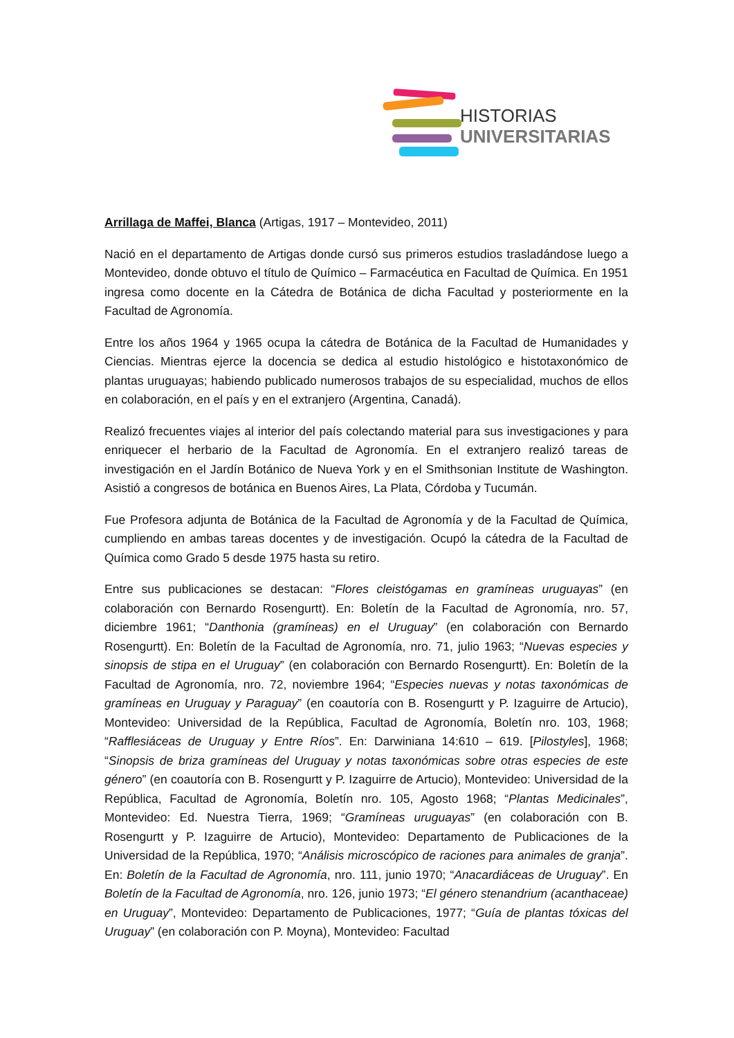HISTORIAS
UNIVERSITARIAS
Arrillaga de Maffei, Blanca (Artigas, 1917 – Montevideo, 2011)
Nació en el departamento de Artigas donde cursó sus primeros estudios trasladándose luego a Montevideo, donde obtuvo el título de Químico – Farmacéutica en Facultad de Química. En 1951 ingresa como docente en la Cátedra de Botánica de dicha Facultad y posteriormente en la Facultad de Agronomía.
Entre los años 1964 y 1965 ocupa la cátedra de Botánica de la Facultad de Humanidades y Ciencias. Mientras ejerce la docencia se dedica al estudio histológico e histotaxonómico de plantas uruguayas; habiendo publicado numerosos trabajos de su especialidad, muchos de ellos en colaboración, en el país y en el extranjero (Argentina, Canadá).
Realizó frecuentes viajes al interior del país colectando material para sus investigaciones y para enriquecer el herbario de la Facultad de Agronomía. En el extranjero realizó tareas de investigación en el Jardín Botánico de Nueva York y en el Smithsonian Institute de Washington. Asistió a congresos de botánica en Buenos Aires, La Plata, Córdoba y Tucumán.
Fue Profesora adjunta de Botánica de la Facultad de Agronomía y de la Facultad de Química, cumpliendo en ambas tareas docentes y de investigación. Ocupó la cátedra de la Facultad de Química como Grado 5 desde 1975 hasta su retiro.
Entre sus publicaciones se destacan: “Flores cleistógamas en gramíneas uruguayas” (en colaboración con Bernardo Rosengurtt). En: Boletín de la Facultad de Agronomía, nro. 57, diciembre 1961; “Danthonia (gramíneas) en el Uruguay” (en colaboración con Bernardo Rosengurtt). En: Boletín de la Facultad de Agronomía, nro. 71, julio 1963; “Nuevas especies y sinopsis de stipa en el Uruguay” (en colaboración con Bernardo Rosengurtt). En: Boletín de la Facultad de Agronomía, nro. 72, noviembre 1964; “Especies nuevas y notas taxonómicas de gramíneas en Uruguay y Paraguay” (en coautoría con B. Rosengurtt y P. Izaguirre de Artucio), Montevideo: Universidad de la República, Facultad de Agronomía, Boletín nro. 103, 1968; “Rafflesiáceas de Uruguay y Entre Ríos”. En: Darwiniana 14:610 – 619. [Pilostyles], 1968; “Sinopsis de briza gramíneas del Uruguay y notas taxonómicas sobre otras especies de este género” (en coautoría con B. Rosengurtt y P. Izaguirre de Artucio), Montevideo: Universidad de la República, Facultad de Agronomía, Boletín nro. 105, Agosto 1968; “Plantas Medicinales”, Montevideo: Ed. Nuestra Tierra, 1969; “Gramíneas uruguayas” (en colaboración con B. Rosengurtt y P. Izaguirre de Artucio), Montevideo: Departamento de Publicaciones de la Universidad de la República, 1970; “Análisis microscópico de raciones para animales de granja”. En: Boletín de la Facultad de Agronomía, nro. 111, junio 1970; “Anacardiáceas de Uruguay”. En Boletín de la Facultad de Agronomía, nro. 126, junio 1973; “El género stenandrium (acanthaceae) en Uruguay”, Montevideo: Departamento de Publicaciones, 1977; “Guía de plantas tóxicas del Uruguay” (en colaboración con P. Moyna), Montevideo: Facultad